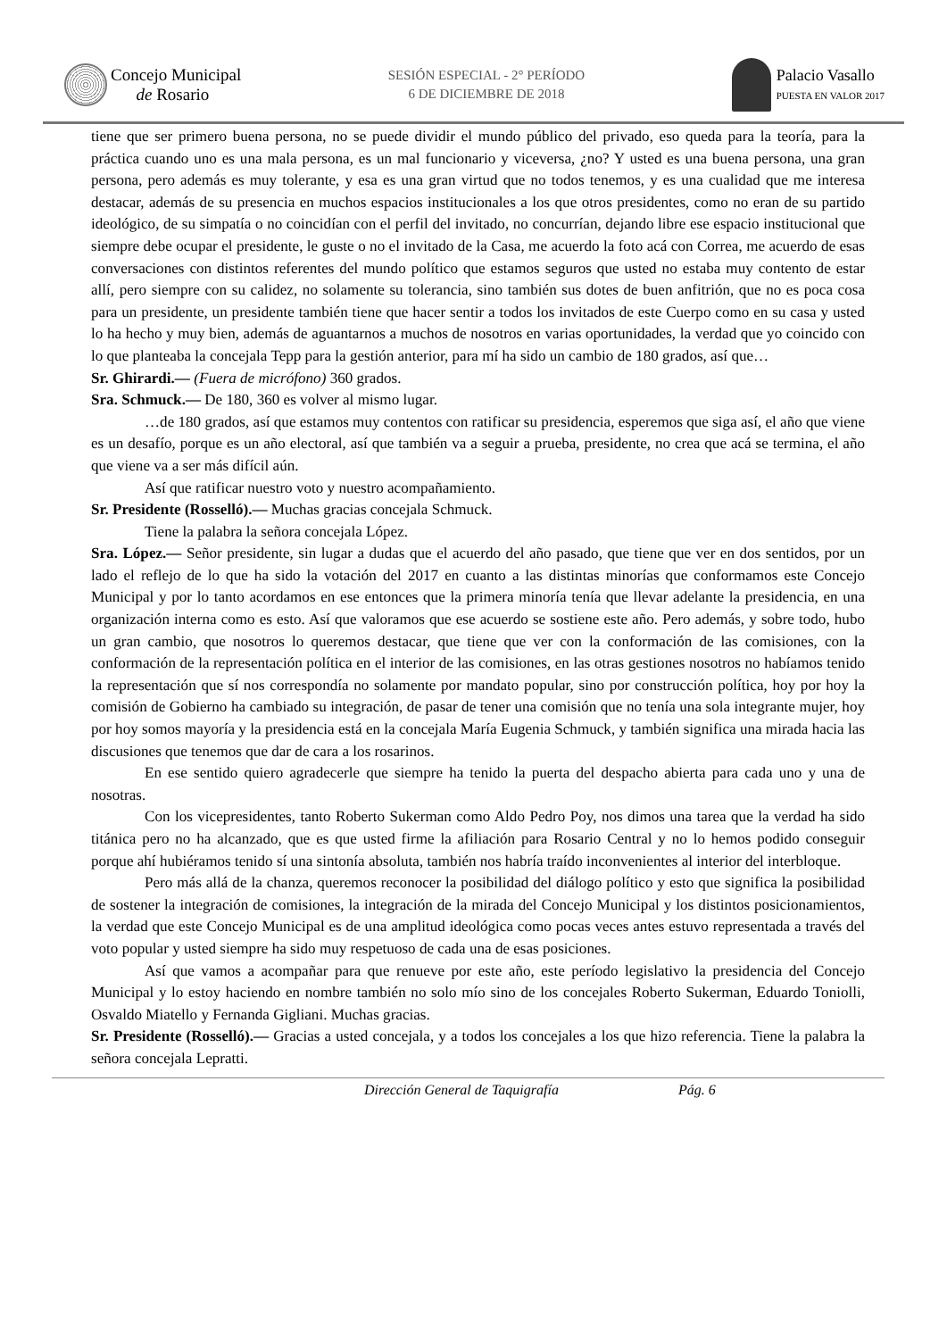Concejo Municipal
de Rosario
SESIÓN ESPECIAL - 2° PERÍODO
6 DE DICIEMBRE DE 2018
Palacio Vasallo
PUESTA EN VALOR 2017
tiene que ser primero buena persona, no se puede dividir el mundo público del privado, eso queda para la teoría, para la práctica cuando uno es una mala persona, es un mal funcionario y viceversa, ¿no? Y usted es una buena persona, una gran persona, pero además es muy tolerante, y esa es una gran virtud que no todos tenemos, y es una cualidad que me interesa destacar, además de su presencia en muchos espacios institucionales a los que otros presidentes, como no eran de su partido ideológico, de su simpatía o no coincidían con el perfil del invitado, no concurrían, dejando libre ese espacio institucional que siempre debe ocupar el presidente, le guste o no el invitado de la Casa, me acuerdo la foto acá con Correa, me acuerdo de esas conversaciones con distintos referentes del mundo político que estamos seguros que usted no estaba muy contento de estar allí, pero siempre con su calidez, no solamente su tolerancia, sino también sus dotes de buen anfitrión, que no es poca cosa para un presidente, un presidente también tiene que hacer sentir a todos los invitados de este Cuerpo como en su casa y usted lo ha hecho y muy bien, además de aguantarnos a muchos de nosotros en varias oportunidades, la verdad que yo coincido con lo que planteaba la concejala Tepp para la gestión anterior, para mí ha sido un cambio de 180 grados, así que…
Sr. Ghirardi.— (Fuera de micrófono) 360 grados.
Sra. Schmuck.— De 180, 360 es volver al mismo lugar.
…de 180 grados, así que estamos muy contentos con ratificar su presidencia, esperemos que siga así, el año que viene es un desafío, porque es un año electoral, así que también va a seguir a prueba, presidente, no crea que acá se termina, el año que viene va a ser más difícil aún.
Así que ratificar nuestro voto y nuestro acompañamiento.
Sr. Presidente (Rosselló).— Muchas gracias concejala Schmuck.
Tiene la palabra la señora concejala López.
Sra. López.— Señor presidente, sin lugar a dudas que el acuerdo del año pasado, que tiene que ver en dos sentidos, por un lado el reflejo de lo que ha sido la votación del 2017 en cuanto a las distintas minorías que conformamos este Concejo Municipal y por lo tanto acordamos en ese entonces que la primera minoría tenía que llevar adelante la presidencia, en una organización interna como es esto. Así que valoramos que ese acuerdo se sostiene este año. Pero además, y sobre todo, hubo un gran cambio, que nosotros lo queremos destacar, que tiene que ver con la conformación de las comisiones, con la conformación de la representación política en el interior de las comisiones, en las otras gestiones nosotros no habíamos tenido la representación que sí nos correspondía no solamente por mandato popular, sino por construcción política, hoy por hoy la comisión de Gobierno ha cambiado su integración, de pasar de tener una comisión que no tenía una sola integrante mujer, hoy por hoy somos mayoría y la presidencia está en la concejala María Eugenia Schmuck, y también significa una mirada hacia las discusiones que tenemos que dar de cara a los rosarinos.
En ese sentido quiero agradecerle que siempre ha tenido la puerta del despacho abierta para cada uno y una de nosotras.
Con los vicepresidentes, tanto Roberto Sukerman como Aldo Pedro Poy, nos dimos una tarea que la verdad ha sido titánica pero no ha alcanzado, que es que usted firme la afiliación para Rosario Central y no lo hemos podido conseguir porque ahí hubiéramos tenido sí una sintonía absoluta, también nos habría traído inconvenientes al interior del interbloque.
Pero más allá de la chanza, queremos reconocer la posibilidad del diálogo político y esto que significa la posibilidad de sostener la integración de comisiones, la integración de la mirada del Concejo Municipal y los distintos posicionamientos, la verdad que este Concejo Municipal es de una amplitud ideológica como pocas veces antes estuvo representada a través del voto popular y usted siempre ha sido muy respetuoso de cada una de esas posiciones.
Así que vamos a acompañar para que renueve por este año, este período legislativo la presidencia del Concejo Municipal y lo estoy haciendo en nombre también no solo mío sino de los concejales Roberto Sukerman, Eduardo Toniolli, Osvaldo Miatello y Fernanda Gigliani. Muchas gracias.
Sr. Presidente (Rosselló).— Gracias a usted concejala, y a todos los concejales a los que hizo referencia. Tiene la palabra la señora concejala Lepratti.
Dirección General de Taquigrafía Pág. 6